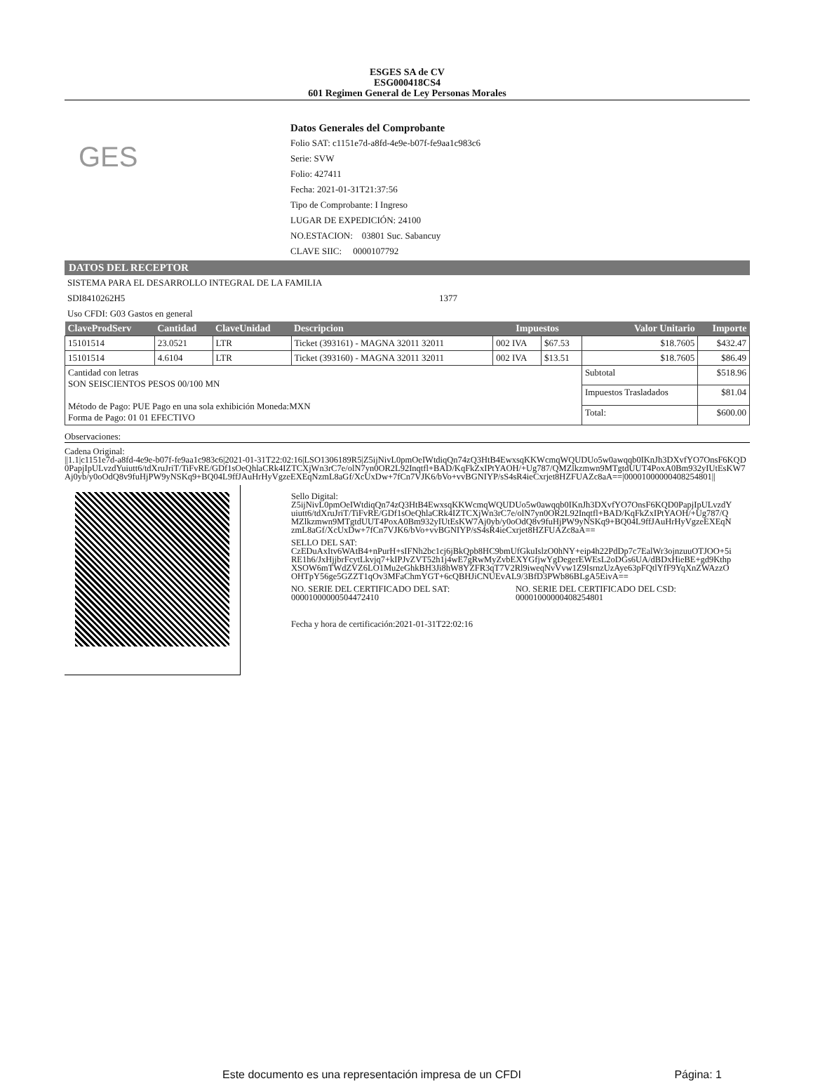ESGES SA de CV
ESG000418CS4
601 Regimen General de Ley Personas Morales
GES
Datos Generales del Comprobante
Folio SAT: c1151e7d-a8fd-4e9e-b07f-fe9aa1c983c6
Serie: SVW
Folio: 427411
Fecha: 2021-01-31T21:37:56
Tipo de Comprobante: I Ingreso
LUGAR DE EXPEDICIÓN: 24100
NO.ESTACION: 03801 Suc. Sabancuy
CLAVE SIIC: 0000107792
DATOS DEL RECEPTOR
SISTEMA PARA EL DESARROLLO INTEGRAL DE LA FAMILIA
SDI8410262H5 1377
Uso CFDI: G03 Gastos en general
| ClaveProdServ | Cantidad | ClaveUnidad | Descripcion | Impuestos | | Valor Unitario | Importe |
| --- | --- | --- | --- | --- | --- | --- | --- |
| 15101514 | 23.0521 | LTR | Ticket (393161) - MAGNA 32011 32011 | 002 IVA | $67.53 | $18.7605 | $432.47 |
| 15101514 | 4.6104 | LTR | Ticket (393160) - MAGNA 32011 32011 | 002 IVA | $13.51 | $18.7605 | $86.49 |
| Cantidad con letras SON SEISCIENTOS PESOS 00/100 MN Método de Pago: PUE Pago en una sola exhibición Moneda:MXN Forma de Pago: 01 01 EFECTIVO | | | | | | Subtotal | $518.96 |
| | | | | | | Impuestos Trasladados | $81.04 |
| | | | | | | Total: | $600.00 |
Observaciones:
Cadena Original:
||1.1|c1151e7d-a8fd-4e9e-b07f-fe9aa1c983c6|2021-01-31T22:02:16|LSO1306189R5|Z5ijNivL0pmOeIWtdiqQn74zQ3HtB4EwxsqKKWcmqWQUDUo5w0awqqb0IKnJh3DXvfYO7OnsF6KQD0PapjIpULvzdYuiutt6/tdXruJriT/TiFvRE/GDf1sOeQhlaCRk4IZTCXjWn3rC7e/olN7yn0OR2L92Inqtfl+BAD/KqFkZxIPtYAOH/+Ug787/QMZlkzmwn9MTgtdUUT4PoxA0Bm932yIUtEsKW7Aj0yb/y0oOdQ8v9fuHjPW9yNSKq9+BQ04L9ffJAuHrHyVgzeEXEqNzmL8aGf/XcUxDw+7fCn7VJK6/bVo+vvBGNIYP/sS4sR4ieCxrjet8HZFUAZc8aA==|00001000000408254801||
Sello Digital:
Z5ijNivL0pmOeIWtdiqQn74zQ3HtB4EwxsqKKWcmqWQUDUo5w0awqqb0IKnJh3DXvfYO7OnsF6KQD0PapjIpULvzdYuiutt6/tdXruJriT/TiFvRE/GDf1sOeQhlaCRk4IZTCXjWn3rC7e/olN7yn0OR2L92Inqtfl+BAD/KqFkZxIPtYAOH/+Ug787/QMZlkzmwn9MTgtdUUT4PoxA0Bm932yIUtEsKW7Aj0yb/y0oOdQ8v9fuHjPW9yNSKq9+BQ04L9ffJAuHrHyVgzeEXEqNzmL8aGf/XcUxDw+7fCn7VJK6/bVo+vvBGNIYP/sS4sR4ieCxrjet8HZFUAZc8aA==
SELLO DEL SAT:
CzEDuAxItv6WAtB4+nPurH+sIFNh2bc1cj6jBkQpb8HC9bmUfGkuIslzO0hNY+eip4h22PdDp7c7EalWr3ojnzuuOTJOO+5iRE1h6/JxHjjbrFcytLkvjq7+kIPJvZVT52h1j4wE7gRwMyZvbEXYGfjwYgDegerEWEsL2oDGs6UA/dBDxHieBE+gd9KthpXSOW6mTWdZVZ6LO1Mu2eGhkBH3Ji8hW8YZFR3qT7V2Rl9iweqNvVvw1Z9IsrnzUzAye63pFQtlYfF9YqXnZWAzzOOHTpY56ge5GZZT1qOv3MFaChmYGT+6cQBHJiCNUEvAL9/3BfD3PWb86BLgA5EivA==
NO. SERIE DEL CERTIFICADO DEL SAT:
00001000000504472410
NO. SERIE DEL CERTIFICADO DEL CSD:
00001000000408254801
Fecha y hora de certificación:2021-01-31T22:02:16
Este documento es una representación impresa de un CFDI Página: 1